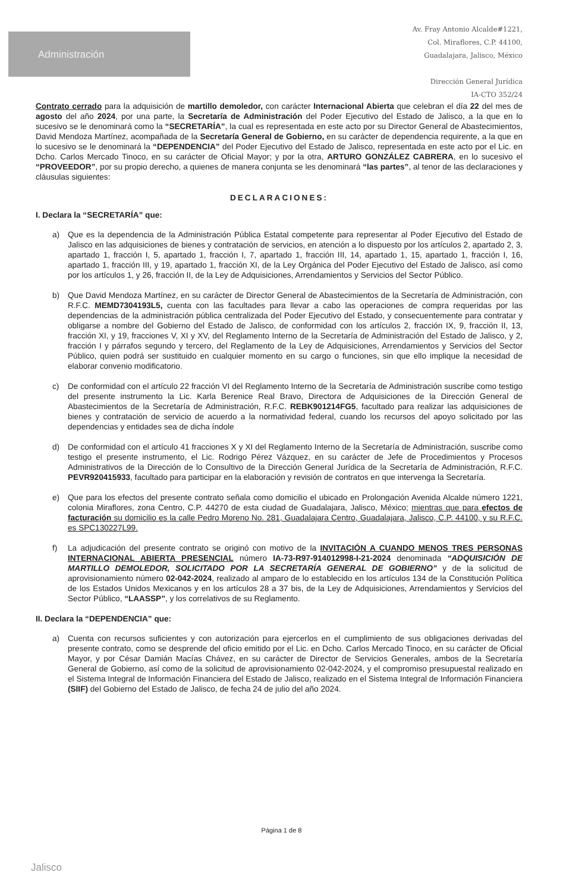Administración
Av. Fray Antonio Alcalde#1221,
Col. Miraflores, C.P. 44100,
Guadalajara, Jalisco, México
Dirección General Jurídica
IA-CTO 352/24
Contrato cerrado para la adquisición de martillo demoledor, con carácter Internacional Abierta que celebran el día 22 del mes de agosto del año 2024, por una parte, la Secretaría de Administración del Poder Ejecutivo del Estado de Jalisco, a la que en lo sucesivo se le denominará como la “SECRETARÍA”, la cual es representada en este acto por su Director General de Abastecimientos, David Mendoza Martínez, acompañada de la Secretaría General de Gobierno, en su carácter de dependencia requirente, a la que en lo sucesivo se le denominará la “DEPENDENCIA” del Poder Ejecutivo del Estado de Jalisco, representada en este acto por el Lic. en Dcho. Carlos Mercado Tinoco, en su carácter de Oficial Mayor; y por la otra, ARTURO GONZÁLEZ CABRERA, en lo sucesivo el “PROVEEDOR”, por su propio derecho, a quienes de manera conjunta se les denominará “las partes”, al tenor de las declaraciones y cláusulas siguientes:
DECLARACIONES:
I. Declara la “SECRETARÍA” que:
a) Que es la dependencia de la Administración Pública Estatal competente para representar al Poder Ejecutivo del Estado de Jalisco en las adquisiciones de bienes y contratación de servicios, en atención a lo dispuesto por los artículos 2, apartado 2, 3, apartado 1, fracción I, 5, apartado 1, fracción I, 7, apartado 1, fracción III, 14, apartado 1, 15, apartado 1, fracción I, 16, apartado 1, fracción III, y 19, apartado 1, fracción XI, de la Ley Orgánica del Poder Ejecutivo del Estado de Jalisco, así como por los artículos 1, y 26, fracción II, de la Ley de Adquisiciones, Arrendamientos y Servicios del Sector Público.
b) Que David Mendoza Martínez, en su carácter de Director General de Abastecimientos de la Secretaría de Administración, con R.F.C. MEMD7304193L5, cuenta con las facultades para llevar a cabo las operaciones de compra requeridas por las dependencias de la administración pública centralizada del Poder Ejecutivo del Estado, y consecuentemente para contratar y obligarse a nombre del Gobierno del Estado de Jalisco, de conformidad con los artículos 2, fracción IX, 9, fracción II, 13, fracción XI, y 19, fracciones V, XI y XV, del Reglamento Interno de la Secretaría de Administración del Estado de Jalisco, y 2, fracción I y párrafos segundo y tercero, del Reglamento de la Ley de Adquisiciones, Arrendamientos y Servicios del Sector Público, quien podrá ser sustituido en cualquier momento en su cargo o funciones, sin que ello implique la necesidad de elaborar convenio modificatorio.
c) De conformidad con el artículo 22 fracción VI del Reglamento Interno de la Secretaría de Administración suscribe como testigo del presente instrumento la Lic. Karla Berenice Real Bravo, Directora de Adquisiciones de la Dirección General de Abastecimientos de la Secretaría de Administración, R.F.C. REBK901214FG5, facultado para realizar las adquisiciones de bienes y contratación de servicio de acuerdo a la normatividad federal, cuando los recursos del apoyo solicitado por las dependencias y entidades sea de dicha índole
d) De conformidad con el artículo 41 fracciones X y XI del Reglamento Interno de la Secretaría de Administración, suscribe como testigo el presente instrumento, el Lic. Rodrigo Pérez Vázquez, en su carácter de Jefe de Procedimientos y Procesos Administrativos de la Dirección de lo Consultivo de la Dirección General Jurídica de la Secretaría de Administración, R.F.C. PEVR920415933, facultado para participar en la elaboración y revisión de contratos en que intervenga la Secretaría.
e) Que para los efectos del presente contrato señala como domicilio el ubicado en Prolongación Avenida Alcalde número 1221, colonia Miraflores, zona Centro, C.P. 44270 de esta ciudad de Guadalajara, Jalisco, México; mientras que para efectos de facturación su domicilio es la calle Pedro Moreno No. 281, Guadalajara Centro, Guadalajara, Jalisco, C.P. 44100, y su R.F.C. es SPC130227L99.
f) La adjudicación del presente contrato se originó con motivo de la INVITACIÓN A CUANDO MENOS TRES PERSONAS INTERNACIONAL ABIERTA PRESENCIAL número IA-73-R97-914012998-I-21-2024 denominada “ADQUISICIÓN DE MARTILLO DEMOLEDOR, SOLICITADO POR LA SECRETARÍA GENERAL DE GOBIERNO” y de la solicitud de aprovisionamiento número 02-042-2024, realizado al amparo de lo establecido en los artículos 134 de la Constitución Política de los Estados Unidos Mexicanos y en los artículos 28 a 37 bis, de la Ley de Adquisiciones, Arrendamientos y Servicios del Sector Público, “LAASSP”, y los correlativos de su Reglamento.
II. Declara la “DEPENDENCIA” que:
a) Cuenta con recursos suficientes y con autorización para ejercerlos en el cumplimiento de sus obligaciones derivadas del presente contrato, como se desprende del oficio emitido por el Lic. en Dcho. Carlos Mercado Tinoco, en su carácter de Oficial Mayor, y por César Damián Macías Chávez, en su carácter de Director de Servicios Generales, ambos de la Secretaría General de Gobierno, así como de la solicitud de aprovisionamiento 02-042-2024, y el compromiso presupuestal realizado en el Sistema Integral de Información Financiera del Estado de Jalisco, realizado en el Sistema Integral de Información Financiera (SIIF) del Gobierno del Estado de Jalisco, de fecha 24 de julio del año 2024.
Página 1 de 8
Jalisco